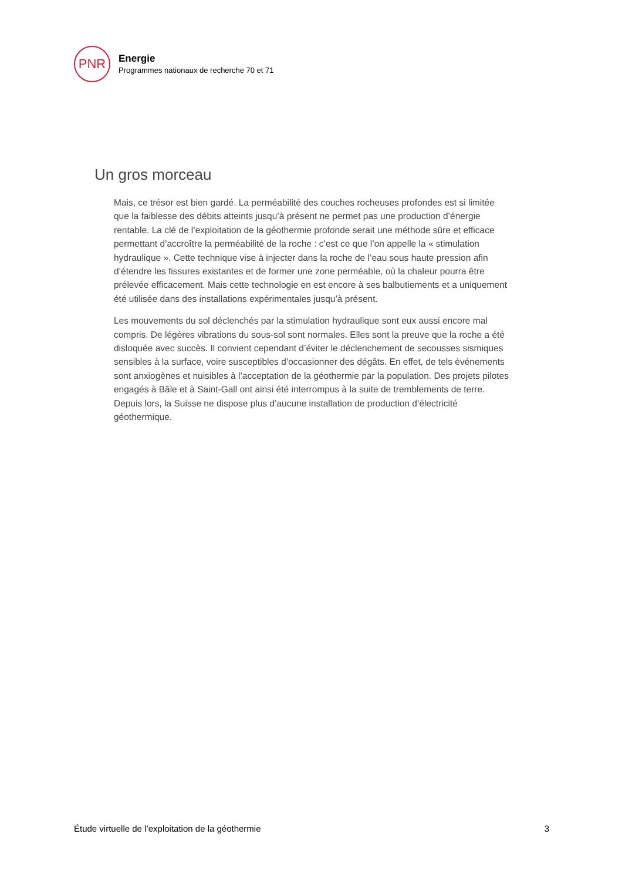PNR
Energie
Programmes nationaux de recherche 70 et 71
Un gros morceau
Mais, ce trésor est bien gardé. La perméabilité des couches rocheuses profondes est si limitée que la faiblesse des débits atteints jusqu’à présent ne permet pas une production d’énergie rentable. La clé de l’exploitation de la géothermie profonde serait une méthode sûre et efficace permettant d’accroître la perméabilité de la roche : c’est ce que l’on appelle la « stimulation hydraulique ». Cette technique vise à injecter dans la roche de l’eau sous haute pression afin d’étendre les fissures existantes et de former une zone perméable, où la chaleur pourra être prélevée efficacement. Mais cette technologie en est encore à ses balbutiements et a uniquement été utilisée dans des installations expérimentales jusqu’à présent.
Les mouvements du sol déclenchés par la stimulation hydraulique sont eux aussi encore mal compris. De légères vibrations du sous-sol sont normales. Elles sont la preuve que la roche a été disloquée avec succès. Il convient cependant d’éviter le déclenchement de secousses sismiques sensibles à la surface, voire susceptibles d’occasionner des dégâts. En effet, de tels événements sont anxiogènes et nuisibles à l’acceptation de la géothermie par la population. Des projets pilotes engagés à Bâle et à Saint-Gall ont ainsi été interrompus à la suite de tremblements de terre. Depuis lors, la Suisse ne dispose plus d’aucune installation de production d’électricité géothermique.
Étude virtuelle de l’exploitation de la géothermie 3